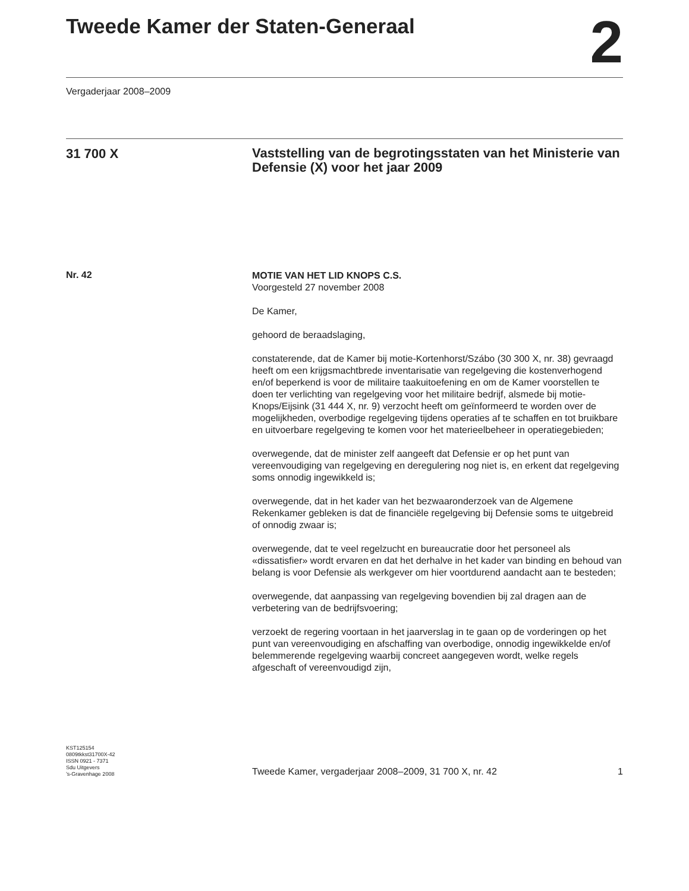Tweede Kamer der Staten-Generaal
2
Vergaderjaar 2008–2009
31 700 X
Vaststelling van de begrotingsstaten van het Ministerie van Defensie (X) voor het jaar 2009
Nr. 42
MOTIE VAN HET LID KNOPS C.S.
Voorgesteld 27 november 2008
De Kamer,
gehoord de beraadslaging,
constaterende, dat de Kamer bij motie-Kortenhorst/Szábo (30 300 X, nr. 38) gevraagd heeft om een krijgsmachtbrede inventarisatie van regelgeving die kostenverhogend en/of beperkend is voor de militaire taakuitoefening en om de Kamer voorstellen te doen ter verlichting van regelgeving voor het militaire bedrijf, alsmede bij motie-Knops/Eijsink (31 444 X, nr. 9) verzocht heeft om geïnformeerd te worden over de mogelijkheden, overbodige regelgeving tijdens operaties af te schaffen en tot bruikbare en uitvoerbare regelgeving te komen voor het materieelbeheer in operatiegebieden;
overwegende, dat de minister zelf aangeeft dat Defensie er op het punt van vereenvoudiging van regelgeving en deregulering nog niet is, en erkent dat regelgeving soms onnodig ingewikkeld is;
overwegende, dat in het kader van het bezwaaronderzoek van de Algemene Rekenkamer gebleken is dat de financiële regelgeving bij Defensie soms te uitgebreid of onnodig zwaar is;
overwegende, dat te veel regelzucht en bureaucratie door het personeel als «dissatisfier» wordt ervaren en dat het derhalve in het kader van binding en behoud van belang is voor Defensie als werkgever om hier voortdurend aandacht aan te besteden;
overwegende, dat aanpassing van regelgeving bovendien bij zal dragen aan de verbetering van de bedrijfsvoering;
verzoekt de regering voortaan in het jaarverslag in te gaan op de vorderingen op het punt van vereenvoudiging en afschaffing van overbodige, onnodig ingewikkelde en/of belemmerende regelgeving waarbij concreet aangegeven wordt, welke regels afgeschaft of vereenvoudigd zijn,
KST125154
0809tkkst31700X-42
ISSN 0921 - 7371
Sdu Uitgevers
’s-Gravenhage 2008
Tweede Kamer, vergaderjaar 2008–2009, 31 700 X, nr. 42 1